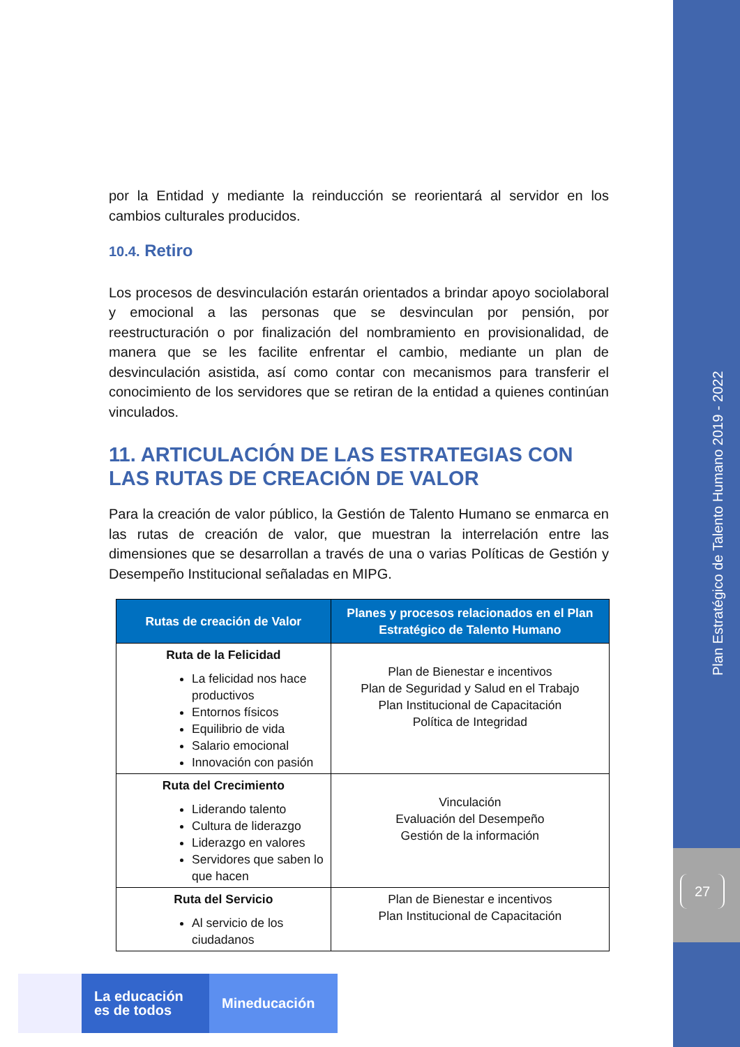Plan Estratégico de Talento Humano 2019 - 2022
27
por la Entidad y mediante la reinducción se reorientará al servidor en los cambios culturales producidos.
10.4. Retiro
Los procesos de desvinculación estarán orientados a brindar apoyo sociolaboral y emocional a las personas que se desvinculan por pensión, por reestructuración o por finalización del nombramiento en provisionalidad, de manera que se les facilite enfrentar el cambio, mediante un plan de desvinculación asistida, así como contar con mecanismos para transferir el conocimiento de los servidores que se retiran de la entidad a quienes continúan vinculados.
11. ARTICULACIÓN DE LAS ESTRATEGIAS CON LAS RUTAS DE CREACIÓN DE VALOR
Para la creación de valor público, la Gestión de Talento Humano se enmarca en las rutas de creación de valor, que muestran la interrelación entre las dimensiones que se desarrollan a través de una o varias Políticas de Gestión y Desempeño Institucional señaladas en MIPG.
| Rutas de creación de Valor | Planes y procesos relacionados en el Plan Estratégico de Talento Humano |
| --- | --- |
| Ruta de la Felicidad La felicidad nos hace productivos Entornos físicos Equilibrio de vida Salario emocional Innovación con pasión | Plan de Bienestar e incentivos Plan de Seguridad y Salud en el Trabajo Plan Institucional de Capacitación Política de Integridad |
| Ruta del Crecimiento Liderando talento Cultura de liderazgo Liderazgo en valores Servidores que saben lo que hacen | Vinculación Evaluación del Desempeño Gestión de la información |
| Ruta del Servicio Al servicio de los ciudadanos | Plan de Bienestar e incentivos Plan Institucional de Capacitación |
La educación
es de todos
Mineducación